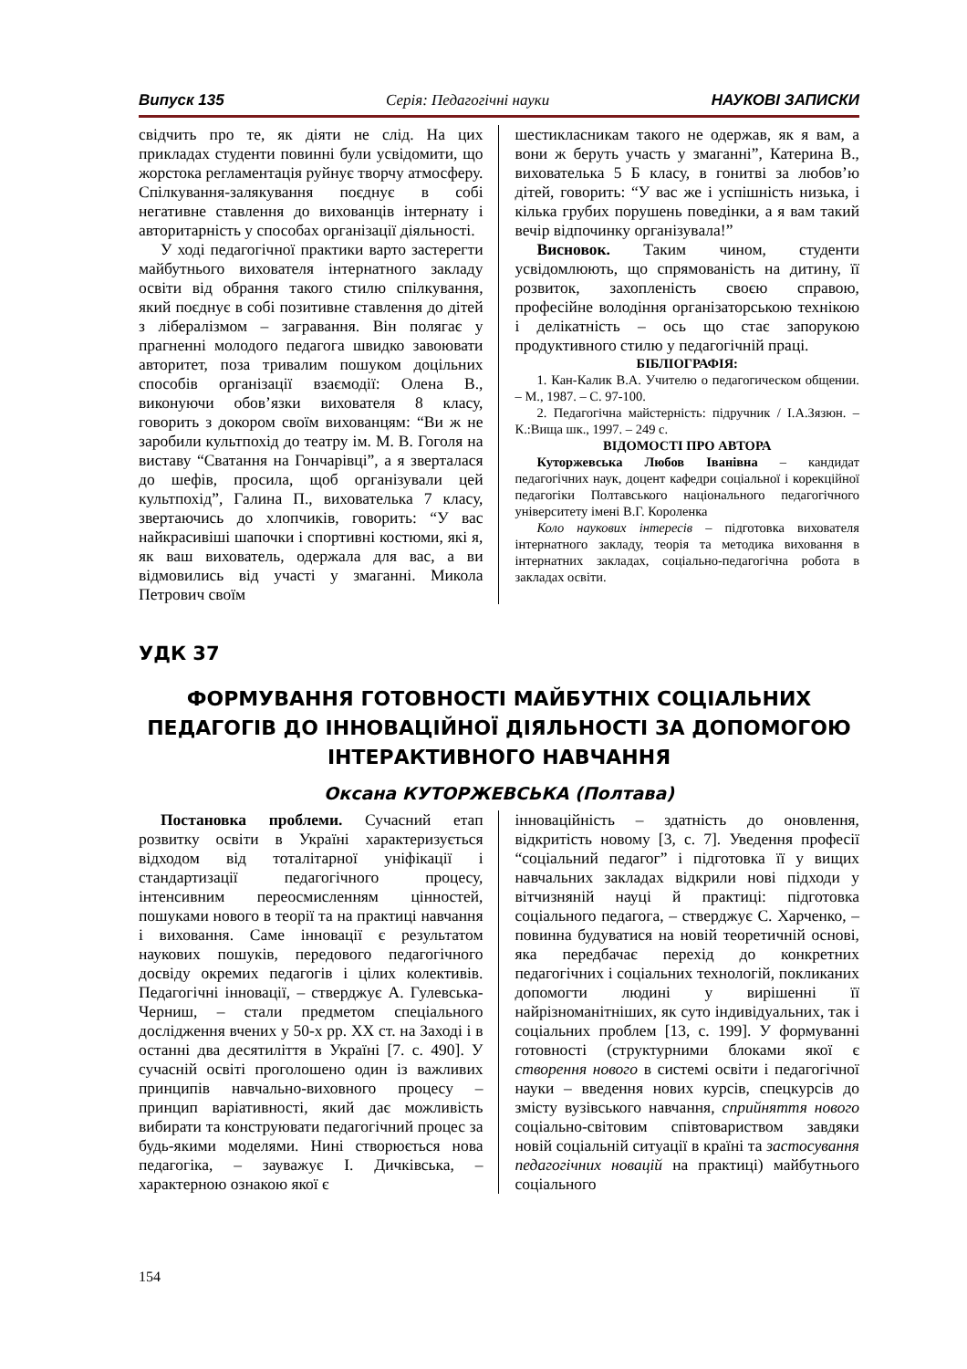Випуск 135 Серія: Педагогічні науки НАУКОВІ ЗАПИСКИ
свідчить про те, як діяти не слід. На цих прикладах студенти повинні були усвідомити, що жорстока регламентація руйнує творчу атмосферу. Спілкування-залякування поєднує в собі негативне ставлення до вихованців інтернату і авторитарність у способах організації діяльності.
У ході педагогічної практики варто застерегти майбутнього вихователя інтернатного закладу освіти від обрання такого стилю спілкування, який поєднує в собі позитивне ставлення до дітей з лібералізмом – загравання. Він полягає у прагненні молодого педагога швидко завоювати авторитет, поза тривалим пошуком доцільних способів організації взаємодії: Олена В., виконуючи обов’язки вихователя 8 класу, говорить з докором своїм вихованцям: “Ви ж не заробили культпохід до театру ім. М. В. Гоголя на виставу “Сватання на Гончарівці”, а я зверталася до шефів, просила, щоб організували цей культпохід”, Галина П., вихователька 7 класу, звертаючись до хлопчиків, говорить: “У вас найкрасивіші шапочки і спортивні костюми, які я, як ваш вихователь, одержала для вас, а ви відмовились від участі у змаганні. Микола Петрович своїм
шестикласникам такого не одержав, як я вам, а вони ж беруть участь у змаганні”, Катерина В., вихователька 5 Б класу, в гонитві за любов’ю дітей, говорить: “У вас же і успішність низька, і кілька грубих порушень поведінки, а я вам такий вечір відпочинку організувала!”
Висновок. Таким чином, студенти усвідомлюють, що спрямованість на дитину, її розвиток, захопленість своєю справою, професійне володіння організаторською технікою і делікатність – ось що стає запорукою продуктивного стилю у педагогічній праці.
БІБЛІОГРАФІЯ:
1. Кан-Калик В.А. Учителю о педагогическом общении. – М., 1987. – С. 97-100.
2. Педагогічна майстерність: підручник / І.А.Зязюн. – К.:Вища шк., 1997. – 249 с.
ВІДОМОСТІ ПРО АВТОРА
Куторжевська Любов Іванівна – кандидат педагогічних наук, доцент кафедри соціальної і корекційної педагогіки Полтавського національного педагогічного університету імені В.Г. Короленка
Коло наукових інтересів – підготовка вихователя інтернатного закладу, теорія та методика виховання в інтернатних закладах, соціально-педагогічна робота в закладах освіти.
УДК 37
ФОРМУВАННЯ ГОТОВНОСТІ МАЙБУТНІХ СОЦІАЛЬНИХ ПЕДАГОГІВ ДО ІННОВАЦІЙНОЇ ДІЯЛЬНОСТІ ЗА ДОПОМОГОЮ ІНТЕРАКТИВНОГО НАВЧАННЯ
Оксана КУТОРЖЕВСЬКА (Полтава)
Постановка проблеми. Сучасний етап розвитку освіти в Україні характеризується відходом від тоталітарної уніфікації і стандартизації педагогічного процесу, інтенсивним переосмисленням цінностей, пошуками нового в теорії та на практиці навчання і виховання. Саме інновації є результатом наукових пошуків, передового педагогічного досвіду окремих педагогів і цілих колективів. Педагогічні інновації, – стверджує А. Гулевська-Черниш, – стали предметом спеціального дослідження вчених у 50-х рр. ХХ ст. на Заході і в останні два десятиліття в Україні [7. с. 490]. У сучасній освіті проголошено один із важливих принципів навчально-виховного процесу – принцип варіативності, який дає можливість вибирати та конструювати педагогічний процес за будь-якими моделями. Нині створюється нова педагогіка, – зауважує І. Дичківська, – характерною ознакою якої є
інноваційність – здатність до оновлення, відкритість новому [3, с. 7]. Уведення професії “соціальний педагог” і підготовка її у вищих навчальних закладах відкрили нові підходи у вітчизняній науці й практиці: підготовка соціального педагога, – стверджує С. Харченко, – повинна будуватися на новій теоретичній основі, яка передбачає перехід до конкретних педагогічних і соціальних технологій, покликаних допомогти людині у вирішенні її найрізноманітніших, як суто індивідуальних, так і соціальних проблем [13, с. 199]. У формуванні готовності (структурними блоками якої є створення нового в системі освіти і педагогічної науки – введення нових курсів, спецкурсів до змісту вузівського навчання, сприйняття нового соціально-світовим співтовариством завдяки новій соціальній ситуації в країні та застосування педагогічних новацій на практиці) майбутнього соціального
154